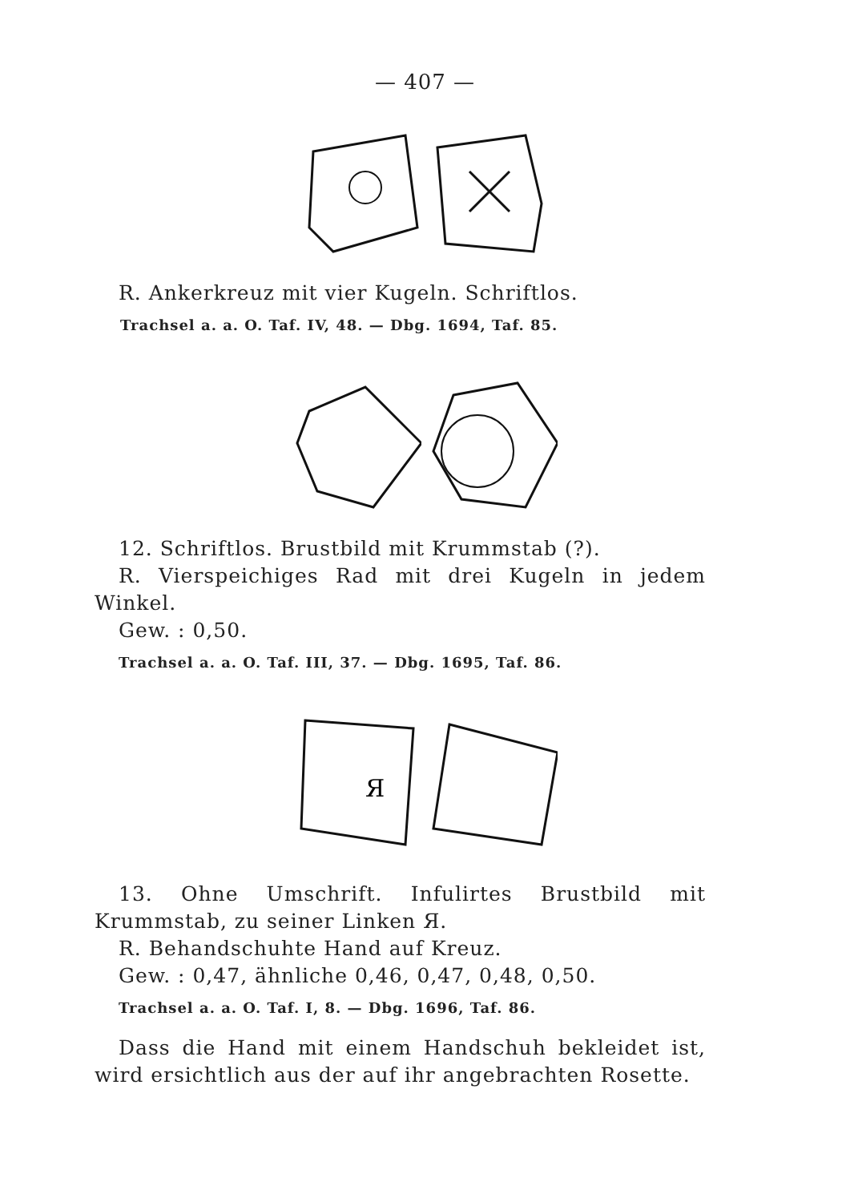— 407 —
R. Ankerkreuz mit vier Kugeln. Schriftlos.
Trachsel a. a. O. Taf. IV, 48. — Dbg. 1694, Taf. 85.
12. Schriftlos. Brustbild mit Krummstab (?).
R. Vierspeichiges Rad mit drei Kugeln in jedem Winkel.
Gew. : 0,50.
Trachsel a. a. O. Taf. III, 37. — Dbg. 1695, Taf. 86.
Я
13. Ohne Umschrift. Infulirtes Brustbild mit Krummstab, zu seiner Linken Я.
R. Behandschuhte Hand auf Kreuz.
Gew. : 0,47, ähnliche 0,46, 0,47, 0,48, 0,50.
Trachsel a. a. O. Taf. I, 8. — Dbg. 1696, Taf. 86.
Dass die Hand mit einem Handschuh bekleidet ist, wird ersichtlich aus der auf ihr angebrachten Rosette.